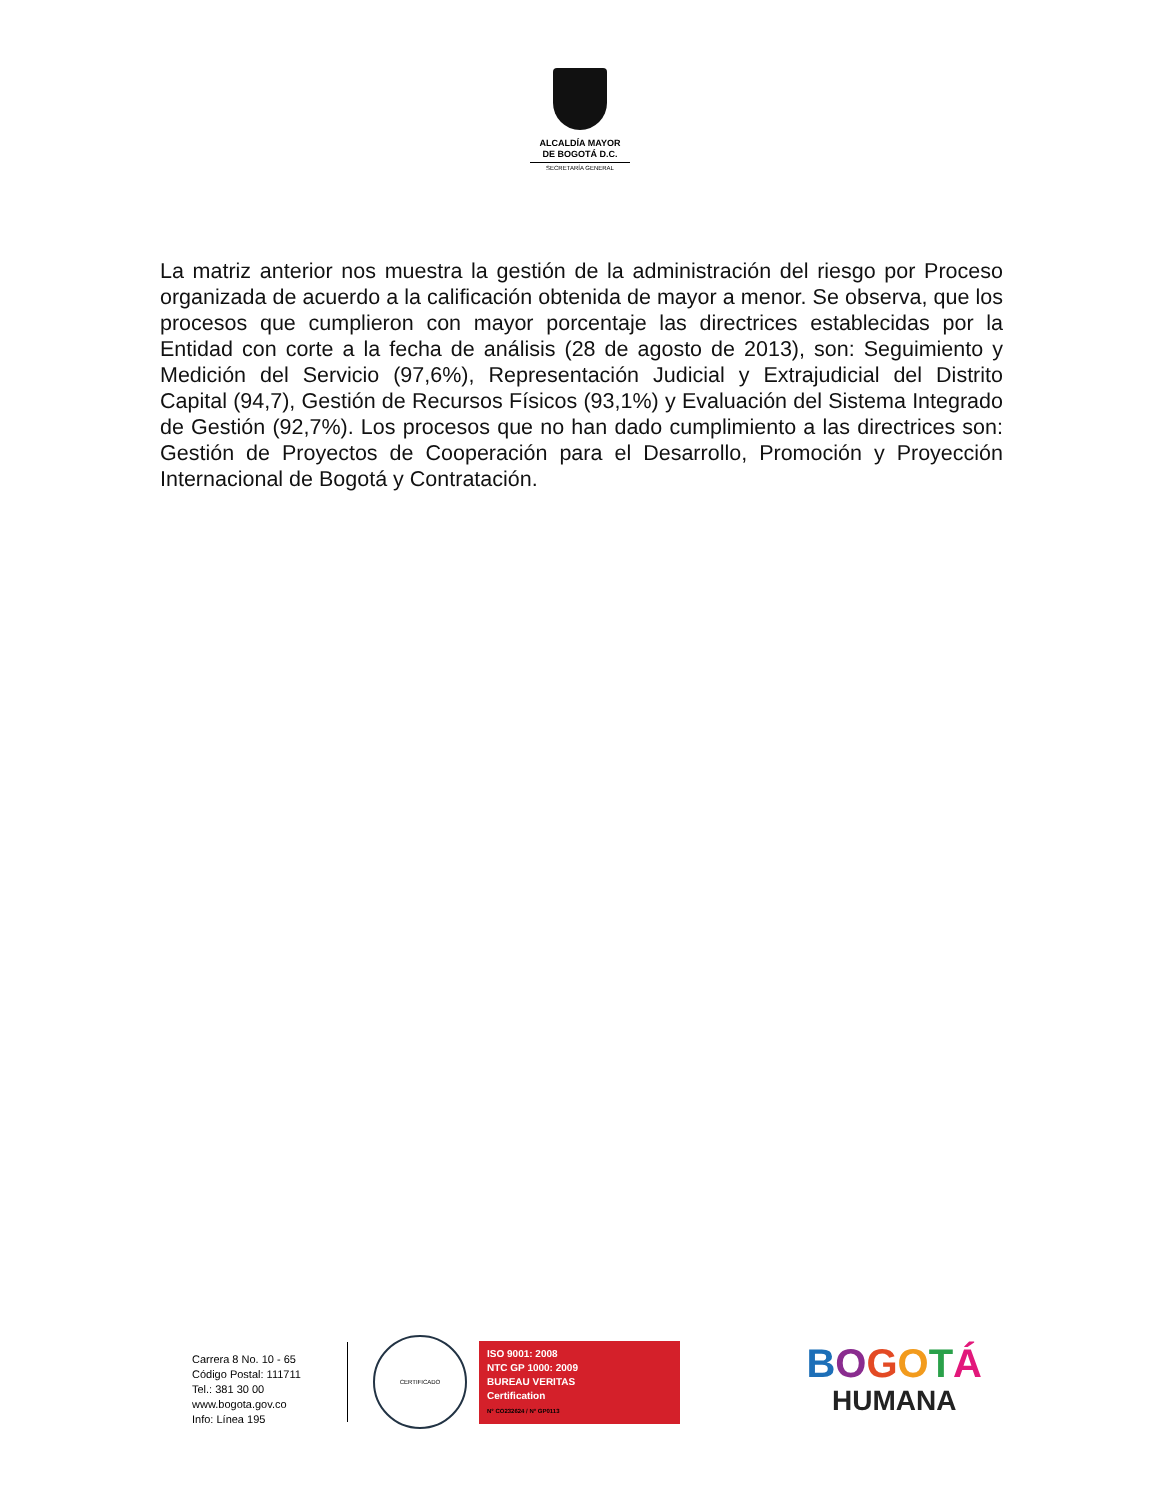ALCALDÍA MAYOR
DE BOGOTÁ D.C.
SECRETARÍA GENERAL
La matriz anterior nos muestra la gestión de la administración del riesgo por Proceso organizada de acuerdo a la calificación obtenida de mayor a menor. Se observa, que los procesos que cumplieron con mayor porcentaje las directrices establecidas por la Entidad con corte a la fecha de análisis (28 de agosto de 2013), son: Seguimiento y Medición del Servicio (97,6%), Representación Judicial y Extrajudicial del Distrito Capital (94,7), Gestión de Recursos Físicos (93,1%) y Evaluación del Sistema Integrado de Gestión (92,7%). Los procesos que no han dado cumplimiento a las directrices son: Gestión de Proyectos de Cooperación para el Desarrollo, Promoción y Proyección Internacional de Bogotá y Contratación.
Carrera 8 No. 10 - 65
Código Postal: 111711
Tel.: 381 30 00
www.bogota.gov.co
Info: Línea 195
CERTIFICADO
ISO 9001: 2008
NTC GP 1000: 2009
BUREAU VERITAS
Certification
N° CO232624 / N° GP0113
BOGOTÁ
HUMANA